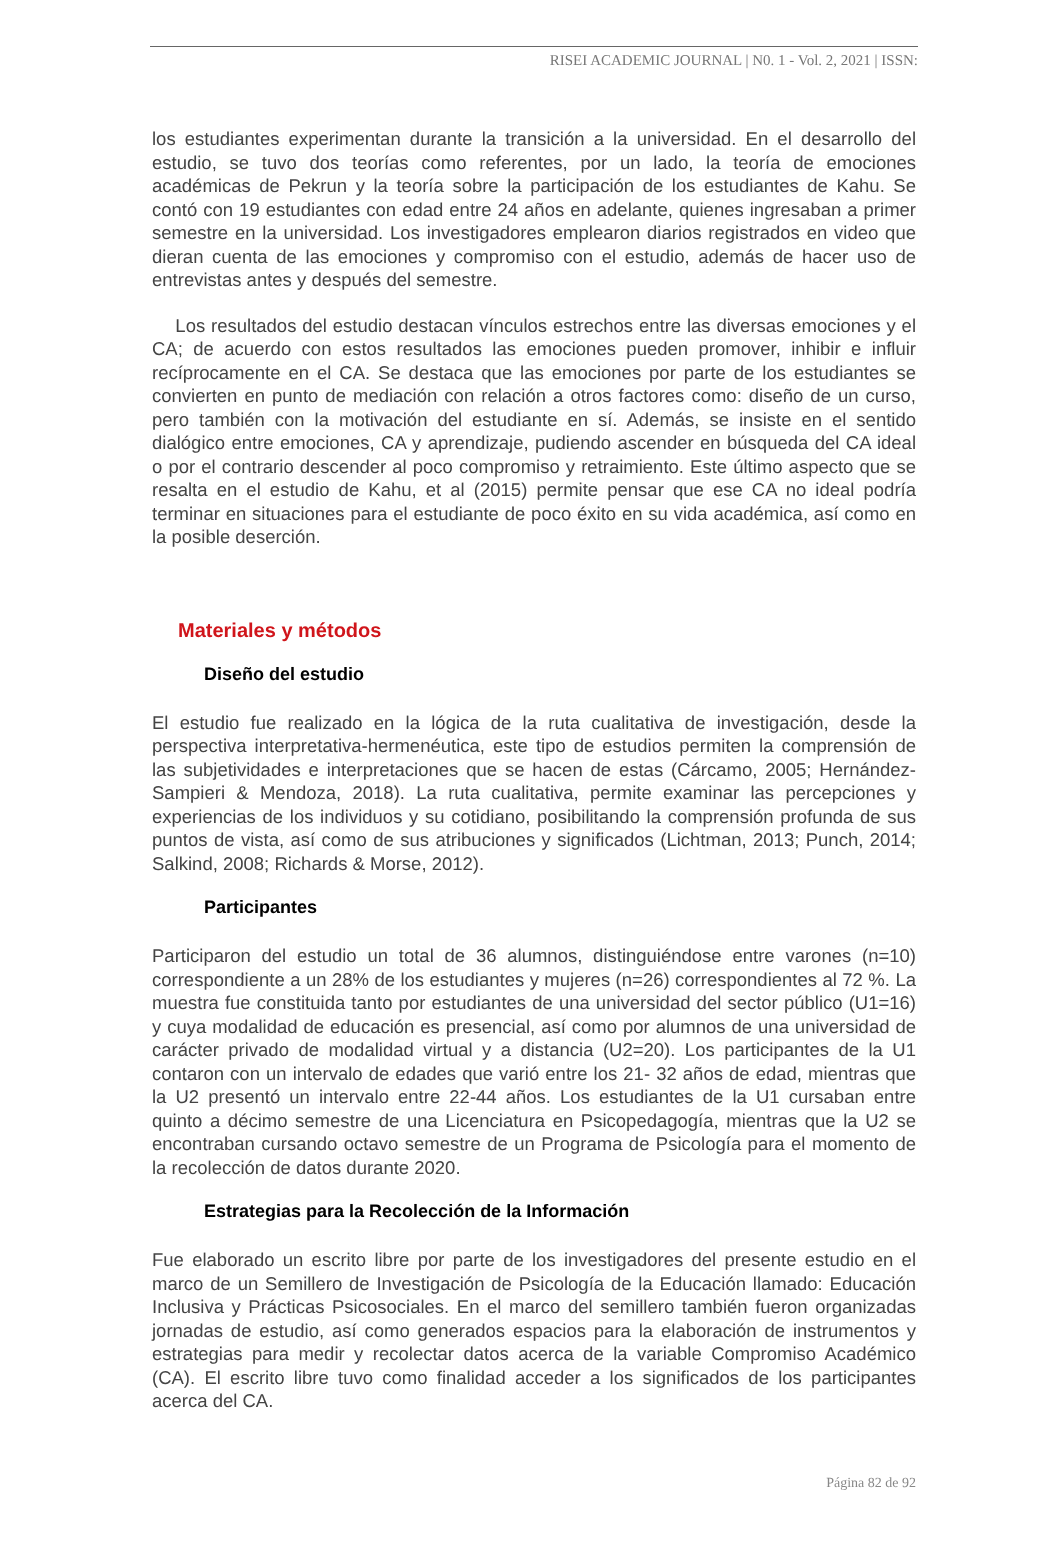RISEI ACADEMIC JOURNAL | N0. 1 - Vol. 2, 2021 | ISSN:
los estudiantes experimentan durante la transición a la universidad. En el desarrollo del estudio, se tuvo dos teorías como referentes, por un lado, la teoría de emociones académicas de Pekrun y la teoría sobre la participación de los estudiantes de Kahu. Se contó con 19 estudiantes con edad entre 24 años en adelante, quienes ingresaban a primer semestre en la universidad. Los investigadores emplearon diarios registrados en video que dieran cuenta de las emociones y compromiso con el estudio, además de hacer uso de entrevistas antes y después del semestre.
Los resultados del estudio destacan vínculos estrechos entre las diversas emociones y el CA; de acuerdo con estos resultados las emociones pueden promover, inhibir e influir recíprocamente en el CA. Se destaca que las emociones por parte de los estudiantes se convierten en punto de mediación con relación a otros factores como: diseño de un curso, pero también con la motivación del estudiante en sí. Además, se insiste en el sentido dialógico entre emociones, CA y aprendizaje, pudiendo ascender en búsqueda del CA ideal o por el contrario descender al poco compromiso y retraimiento. Este último aspecto que se resalta en el estudio de Kahu, et al (2015) permite pensar que ese CA no ideal podría terminar en situaciones para el estudiante de poco éxito en su vida académica, así como en la posible deserción.
Materiales y métodos
Diseño del estudio
El estudio fue realizado en la lógica de la ruta cualitativa de investigación, desde la perspectiva interpretativa-hermenéutica, este tipo de estudios permiten la comprensión de las subjetividades e interpretaciones que se hacen de estas (Cárcamo, 2005; Hernández-Sampieri & Mendoza, 2018). La ruta cualitativa, permite examinar las percepciones y experiencias de los individuos y su cotidiano, posibilitando la comprensión profunda de sus puntos de vista, así como de sus atribuciones y significados (Lichtman, 2013; Punch, 2014; Salkind, 2008; Richards & Morse, 2012).
Participantes
Participaron del estudio un total de 36 alumnos, distinguiéndose entre varones (n=10) correspondiente a un 28% de los estudiantes y mujeres (n=26) correspondientes al 72 %. La muestra fue constituida tanto por estudiantes de una universidad del sector público (U1=16) y cuya modalidad de educación es presencial, así como por alumnos de una universidad de carácter privado de modalidad virtual y a distancia (U2=20). Los participantes de la U1 contaron con un intervalo de edades que varió entre los 21- 32 años de edad, mientras que la U2 presentó un intervalo entre 22-44 años. Los estudiantes de la U1 cursaban entre quinto a décimo semestre de una Licenciatura en Psicopedagogía, mientras que la U2 se encontraban cursando octavo semestre de un Programa de Psicología para el momento de la recolección de datos durante 2020.
Estrategias para la Recolección de la Información
Fue elaborado un escrito libre por parte de los investigadores del presente estudio en el marco de un Semillero de Investigación de Psicología de la Educación llamado: Educación Inclusiva y Prácticas Psicosociales. En el marco del semillero también fueron organizadas jornadas de estudio, así como generados espacios para la elaboración de instrumentos y estrategias para medir y recolectar datos acerca de la variable Compromiso Académico (CA). El escrito libre tuvo como finalidad acceder a los significados de los participantes acerca del CA.
Página 82 de 92